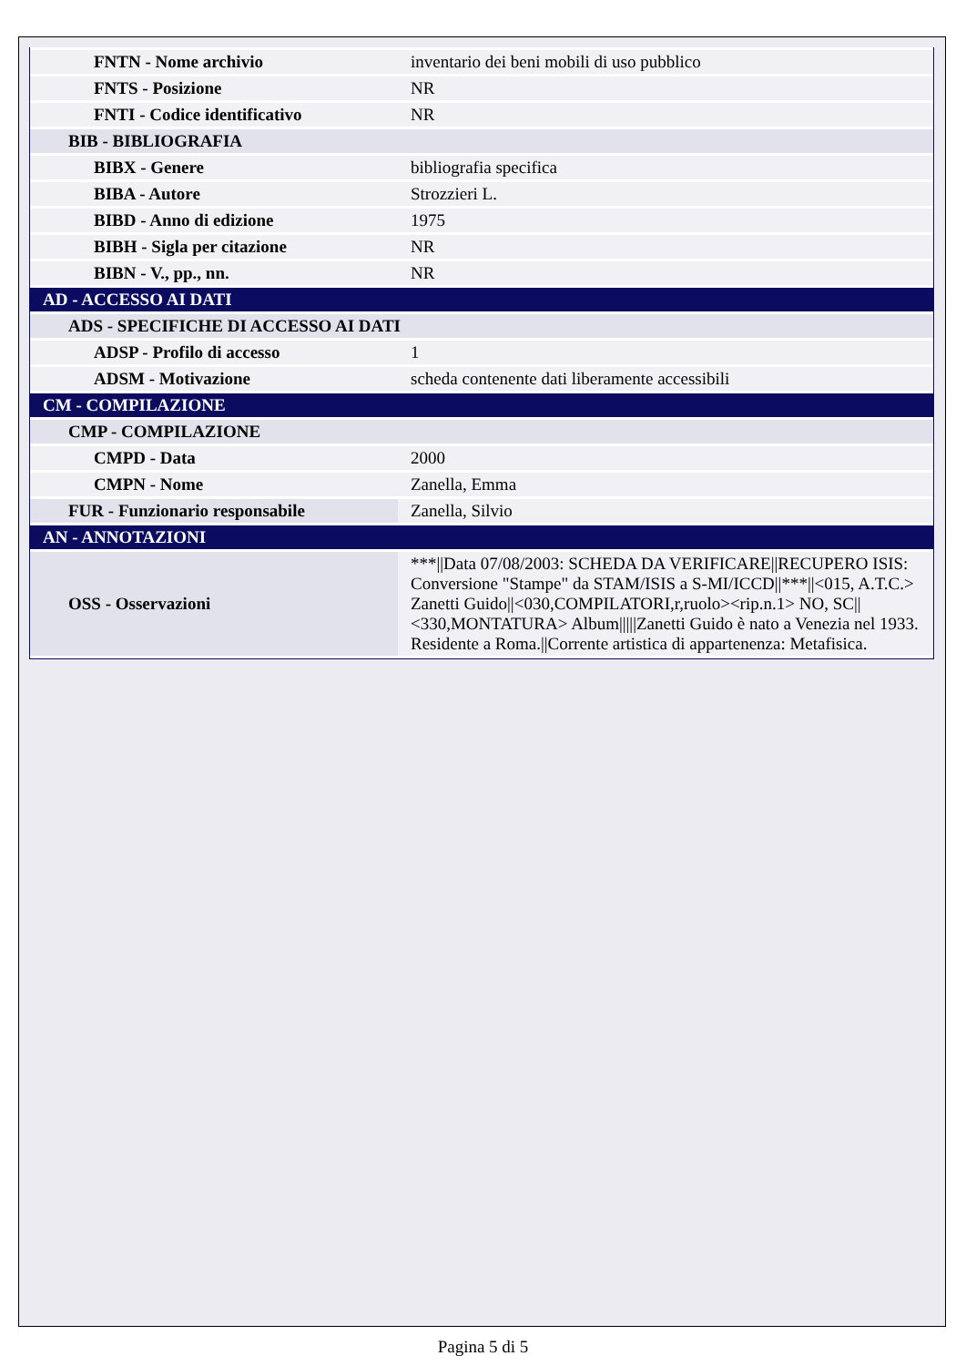| FNTN - Nome archivio | inventario dei beni mobili di uso pubblico |
| FNTS - Posizione | NR |
| FNTI - Codice identificativo | NR |
| BIB - BIBLIOGRAFIA | |
| BIBX - Genere | bibliografia specifica |
| BIBA - Autore | Strozzieri L. |
| BIBD - Anno di edizione | 1975 |
| BIBH - Sigla per citazione | NR |
| BIBN - V., pp., nn. | NR |
| AD - ACCESSO AI DATI | |
| ADS - SPECIFICHE DI ACCESSO AI DATI | |
| ADSP - Profilo di accesso | 1 |
| ADSM - Motivazione | scheda contenente dati liberamente accessibili |
| CM - COMPILAZIONE | |
| CMP - COMPILAZIONE | |
| CMPD - Data | 2000 |
| CMPN - Nome | Zanella, Emma |
| FUR - Funzionario responsabile | Zanella, Silvio |
| AN - ANNOTAZIONI | |
| OSS - Osservazioni | ***//Data 07/08/2003: SCHEDA DA VERIFICARE//RECUPERO ISIS: Conversione "Stampe" da STAM/ISIS a S-MI/ICCD//***//<015, A.T.C.> Zanetti Guido//<030,COMPILATORI,r,ruolo><rip.n.1> NO, SC//<330,MONTATURA> Album/////Zanetti Guido è nato a Venezia nel 1933. Residente a Roma.//Corrente artistica di appartenenza: Metafisica. |
Pagina 5 di 5